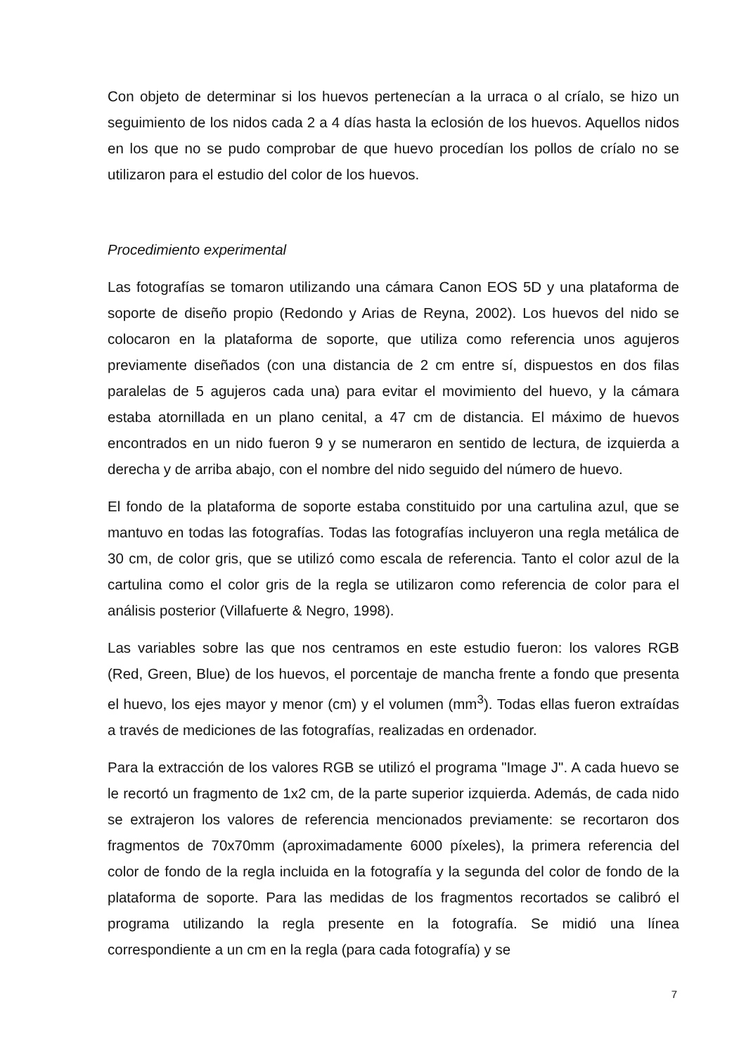Con objeto de determinar si los huevos pertenecían a la urraca o al críalo, se hizo un seguimiento de los nidos cada 2 a 4 días hasta la eclosión de los huevos. Aquellos nidos en los que no se pudo comprobar de que huevo procedían los pollos de críalo no se utilizaron para el estudio del color de los huevos.
Procedimiento experimental
Las fotografías se tomaron utilizando una cámara Canon EOS 5D y una plataforma de soporte de diseño propio (Redondo y Arias de Reyna, 2002). Los huevos del nido se colocaron en la plataforma de soporte, que utiliza como referencia unos agujeros previamente diseñados (con una distancia de 2 cm entre sí, dispuestos en dos filas paralelas de 5 agujeros cada una) para evitar el movimiento del huevo, y la cámara estaba atornillada en un plano cenital, a 47 cm de distancia. El máximo de huevos encontrados en un nido fueron 9 y se numeraron en sentido de lectura, de izquierda a derecha y de arriba abajo, con el nombre del nido seguido del número de huevo.
El fondo de la plataforma de soporte estaba constituido por una cartulina azul, que se mantuvo en todas las fotografías. Todas las fotografías incluyeron una regla metálica de 30 cm, de color gris, que se utilizó como escala de referencia. Tanto el color azul de la cartulina como el color gris de la regla se utilizaron como referencia de color para el análisis posterior (Villafuerte & Negro, 1998).
Las variables sobre las que nos centramos en este estudio fueron: los valores RGB (Red, Green, Blue) de los huevos, el porcentaje de mancha frente a fondo que presenta el huevo, los ejes mayor y menor (cm) y el volumen (mm<sup>3</sup>). Todas ellas fueron extraídas a través de mediciones de las fotografías, realizadas en ordenador.
Para la extracción de los valores RGB se utilizó el programa "Image J". A cada huevo se le recortó un fragmento de 1x2 cm, de la parte superior izquierda. Además, de cada nido se extrajeron los valores de referencia mencionados previamente: se recortaron dos fragmentos de 70x70mm (aproximadamente 6000 píxeles), la primera referencia del color de fondo de la regla incluida en la fotografía y la segunda del color de fondo de la plataforma de soporte. Para las medidas de los fragmentos recortados se calibró el programa utilizando la regla presente en la fotografía. Se midió una línea correspondiente a un cm en la regla (para cada fotografía) y se
7